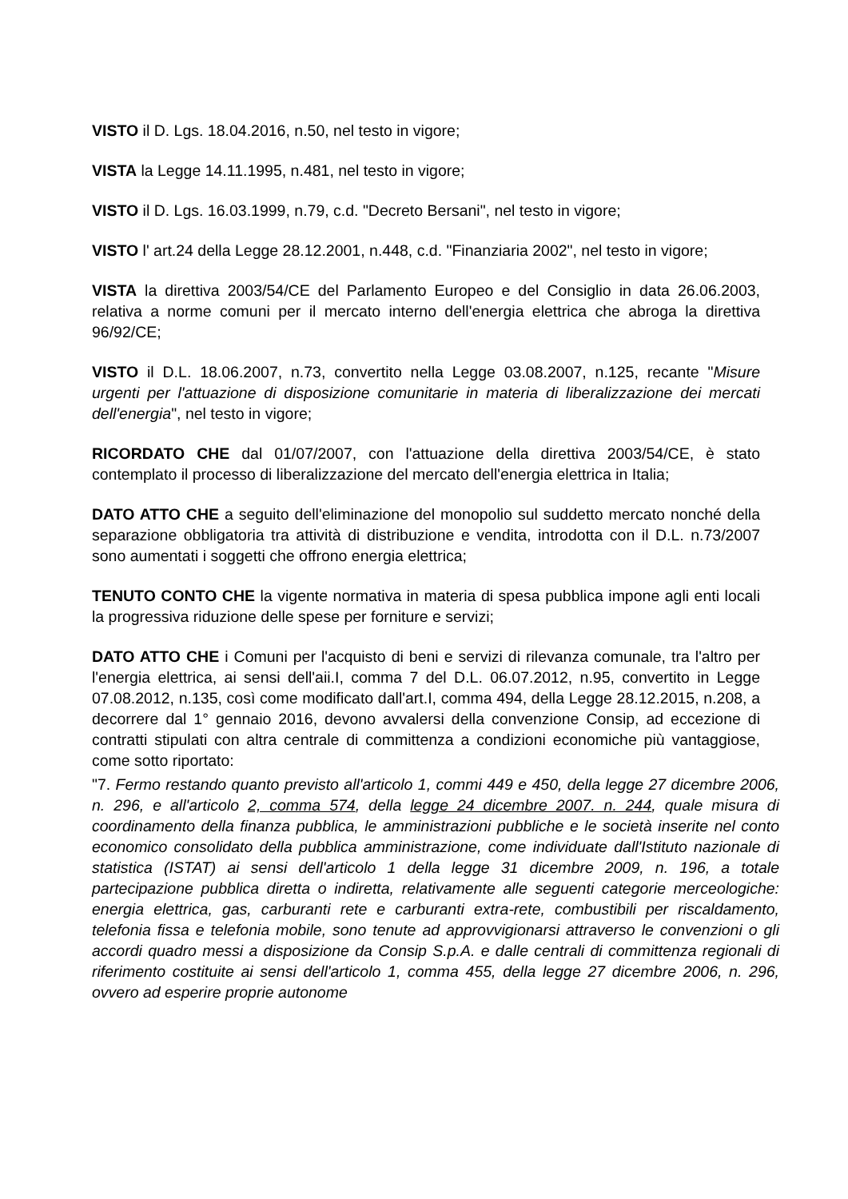VISTO il D. Lgs. 18.04.2016, n.50, nel testo in vigore;
VISTA la Legge 14.11.1995, n.481, nel testo in vigore;
VISTO il D. Lgs. 16.03.1999, n.79, c.d. "Decreto Bersani", nel testo in vigore;
VISTO l' art.24 della Legge 28.12.2001, n.448, c.d. "Finanziaria 2002", nel testo in vigore;
VISTA la direttiva 2003/54/CE del Parlamento Europeo e del Consiglio in data 26.06.2003, relativa a norme comuni per il mercato interno dell'energia elettrica che abroga la direttiva 96/92/CE;
VISTO il D.L. 18.06.2007, n.73, convertito nella Legge 03.08.2007, n.125, recante "Misure urgenti per l'attuazione di disposizione comunitarie in materia di liberalizzazione dei mercati dell'energia", nel testo in vigore;
RICORDATO CHE dal 01/07/2007, con l'attuazione della direttiva 2003/54/CE, è stato contemplato il processo di liberalizzazione del mercato dell'energia elettrica in Italia;
DATO ATTO CHE a seguito dell'eliminazione del monopolio sul suddetto mercato nonché della separazione obbligatoria tra attività di distribuzione e vendita, introdotta con il D.L. n.73/2007 sono aumentati i soggetti che offrono energia elettrica;
TENUTO CONTO CHE la vigente normativa in materia di spesa pubblica impone agli enti locali la progressiva riduzione delle spese per forniture e servizi;
DATO ATTO CHE i Comuni per l'acquisto di beni e servizi di rilevanza comunale, tra l'altro per l'energia elettrica, ai sensi dell'aii.I, comma 7 del D.L. 06.07.2012, n.95, convertito in Legge 07.08.2012, n.135, così come modificato dall'art.I, comma 494, della Legge 28.12.2015, n.208, a decorrere dal 1° gennaio 2016, devono avvalersi della convenzione Consip, ad eccezione di contratti stipulati con altra centrale di committenza a condizioni economiche più vantaggiose, come sotto riportato:
"7. Fermo restando quanto previsto all'articolo 1, commi 449 e 450, della legge 27 dicembre 2006, n. 296, e all'articolo 2, comma 574, della legge 24 dicembre 2007. n. 244, quale misura di coordinamento della finanza pubblica, le amministrazioni pubbliche e le società inserite nel conto economico consolidato della pubblica amministrazione, come individuate dall'Istituto nazionale di statistica (ISTAT) ai sensi dell'articolo 1 della legge 31 dicembre 2009, n. 196, a totale partecipazione pubblica diretta o indiretta, relativamente alle seguenti categorie merceologiche: energia elettrica, gas, carburanti rete e carburanti extra-rete, combustibili per riscaldamento, telefonia fissa e telefonia mobile, sono tenute ad approvvigionarsi attraverso le convenzioni o gli accordi quadro messi a disposizione da Consip S.p.A. e dalle centrali di committenza regionali di riferimento costituite ai sensi dell'articolo 1, comma 455, della legge 27 dicembre 2006, n. 296, ovvero ad esperire proprie autonome